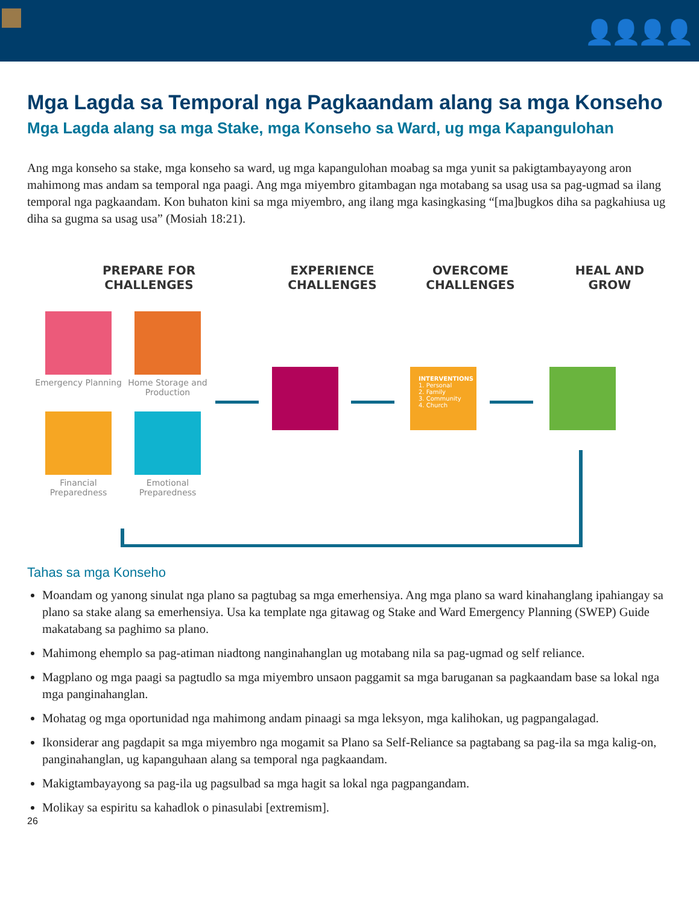👤👤👤👤
Mga Lagda sa Temporal nga Pagkaandam alang sa mga Konseho
Mga Lagda alang sa mga Stake, mga Konseho sa Ward, ug mga Kapangulohan
Ang mga konseho sa stake, mga konseho sa ward, ug mga kapangulohan moabag sa mga yunit sa pakigtambayayong aron mahimong mas andam sa temporal nga paagi. Ang mga miyembro gitambagan nga motabang sa usag usa sa pag-ugmad sa ilang temporal nga pagkaandam. Kon buhaton kini sa mga miyembro, ang ilang mga kasingkasing “[ma]bugkos diha sa pagkahiusa ug diha sa gugma sa usag usa” (Mosiah 18:21).
PREPARE FOR CHALLENGES
EXPERIENCE CHALLENGES
OVERCOME CHALLENGES
HEAL AND GROW
Emergency Planning
Home Storage and Production
Financial Preparedness
Emotional Preparedness
INTERVENTIONS
1. Personal
2. Family
3. Community
4. Church
Tahas sa mga Konseho
Moandam og yanong sinulat nga plano sa pagtubag sa mga emerhensiya. Ang mga plano sa ward kinahanglang ipahiangay sa plano sa stake alang sa emerhensiya. Usa ka template nga gitawag og Stake and Ward Emergency Planning (SWEP) Guide makatabang sa paghimo sa plano.
Mahimong ehemplo sa pag-atiman niadtong nanginahanglan ug motabang nila sa pag-ugmad og self reliance.
Magplano og mga paagi sa pagtudlo sa mga miyembro unsaon paggamit sa mga baruganan sa pagkaandam base sa lokal nga mga panginahanglan.
Mohatag og mga oportunidad nga mahimong andam pinaagi sa mga leksyon, mga kalihokan, ug pagpangalagad.
Ikonsiderar ang pagdapit sa mga miyembro nga mogamit sa Plano sa Self-Reliance sa pagtabang sa pag-ila sa mga kalig-on, panginahanglan, ug kapanguhaan alang sa temporal nga pagkaandam.
Makigtambayayong sa pag-ila ug pagsulbad sa mga hagit sa lokal nga pagpangandam.
Molikay sa espiritu sa kahadlok o pinasulabi [extremism].
26